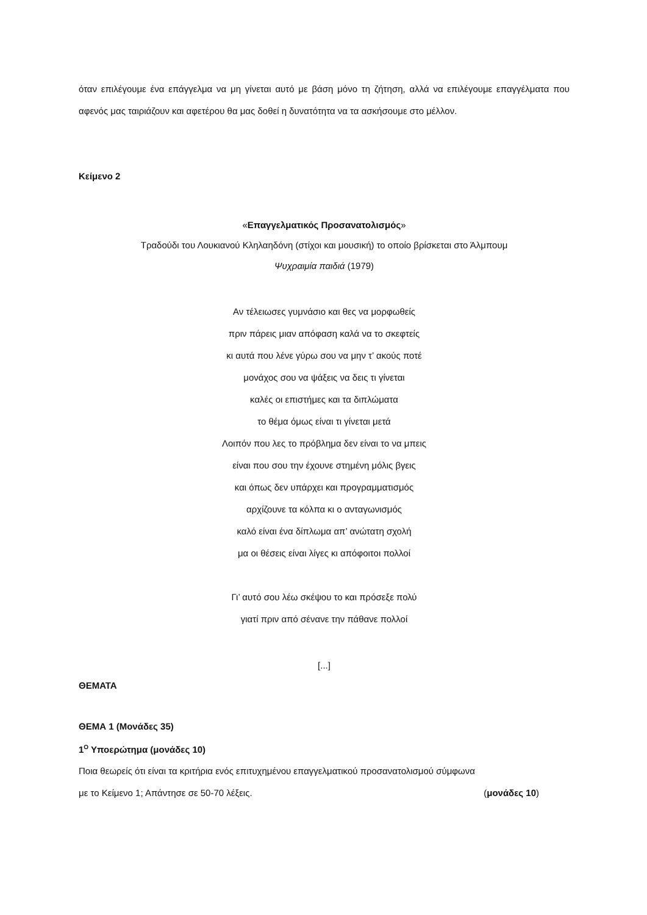όταν επιλέγουμε ένα επάγγελμα να μη γίνεται αυτό με βάση μόνο τη ζήτηση, αλλά να επιλέγουμε επαγγέλματα που αφενός μας ταιριάζουν και αφετέρου θα μας δοθεί η δυνατότητα να τα ασκήσουμε στο μέλλον.
Κείμενο 2
«Επαγγελματικός Προσανατολισμός»
Τραδούδι του Λουκιανού Κληλαηδόνη (στίχοι και μουσική) το οποίο βρίσκεται στο Άλμπουμ
Ψυχραιμία παιδιά (1979)
Αν τέλειωσες γυμνάσιο και θες να μορφωθείς
πριν πάρεις μιαν απόφαση καλά να το σκεφτείς
κι αυτά που λένε γύρω σου να μην τ’ ακούς ποτέ
μονάχος σου να ψάξεις να δεις τι γίνεται
καλές οι επιστήμες και τα διπλώματα
το θέμα όμως είναι τι γίνεται μετά
Λοιπόν που λες το πρόβλημα δεν είναι το να μπεις
είναι που σου την έχουνε στημένη μόλις βγεις
και όπως δεν υπάρχει και προγραμματισμός
αρχίζουνε τα κόλπα κι ο ανταγωνισμός
καλό είναι ένα δίπλωμα απ’ ανώτατη σχολή
μα οι θέσεις είναι λίγες κι απόφοιτοι πολλοί
Γι’ αυτό σου λέω σκέψου το και πρόσεξε πολύ
γιατί πριν από σένανε την πάθανε πολλοί
[...]
ΘΕΜΑΤΑ
ΘΕΜΑ 1 (Μονάδες 35)
1<sup>Ο</sup> Υποερώτημα (μονάδες 10)
Ποια θεωρείς ότι είναι τα κριτήρια ενός επιτυχημένου επαγγελματικού προσανατολισμού σύμφωνα
με το Κείμενο 1; Απάντησε σε 50-70 λέξεις. (μονάδες 10)